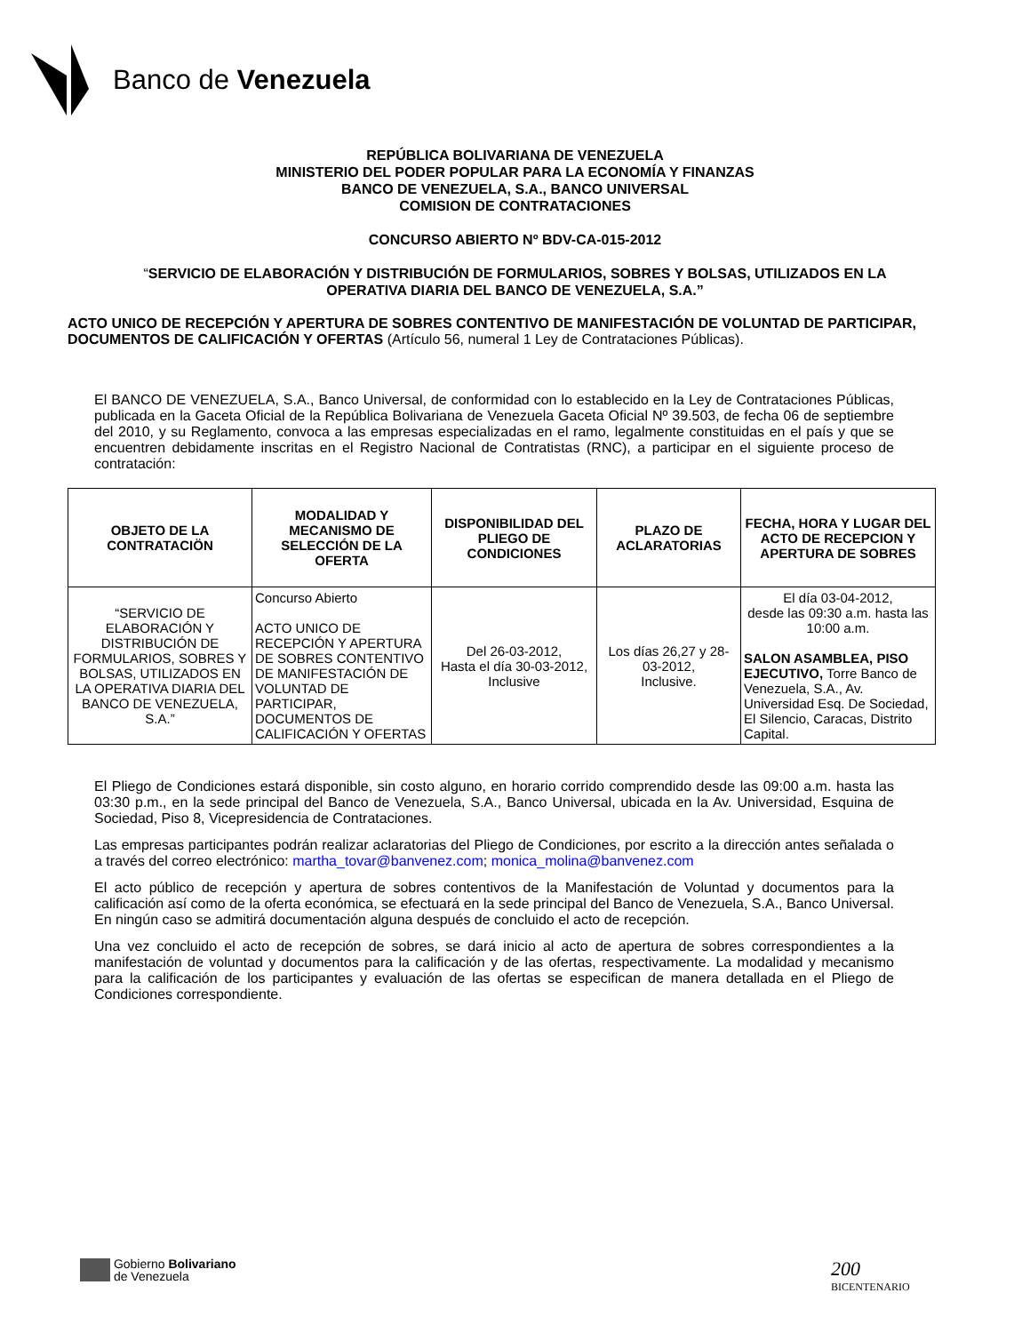Banco de Venezuela
REPÚBLICA BOLIVARIANA DE VENEZUELA
MINISTERIO DEL PODER POPULAR PARA LA ECONOMÍA Y FINANZAS
BANCO DE VENEZUELA, S.A., BANCO UNIVERSAL
COMISION DE CONTRATACIONES
CONCURSO ABIERTO Nº BDV-CA-015-2012
“SERVICIO DE ELABORACIÓN Y DISTRIBUCIÓN DE FORMULARIOS, SOBRES Y BOLSAS, UTILIZADOS EN LA
OPERATIVA DIARIA DEL BANCO DE VENEZUELA, S.A.”
ACTO UNICO DE RECEPCIÓN Y APERTURA DE SOBRES CONTENTIVO DE MANIFESTACIÓN DE VOLUNTAD DE PARTICIPAR, DOCUMENTOS DE CALIFICACIÓN Y OFERTAS (Artículo 56, numeral 1 Ley de Contrataciones Públicas).
El BANCO DE VENEZUELA, S.A., Banco Universal, de conformidad con lo establecido en la Ley de Contrataciones Públicas, publicada en la Gaceta Oficial de la República Bolivariana de Venezuela Gaceta Oficial Nº 39.503, de fecha 06 de septiembre del 2010, y su Reglamento, convoca a las empresas especializadas en el ramo, legalmente constituidas en el país y que se encuentren debidamente inscritas en el Registro Nacional de Contratistas (RNC), a participar en el siguiente proceso de contratación:
| OBJETO DE LA CONTRATACIÖN | MODALIDAD Y MECANISMO DE SELECCIÓN DE LA OFERTA | DISPONIBILIDAD DEL PLIEGO DE CONDICIONES | PLAZO DE ACLARATORIAS | FECHA, HORA Y LUGAR DEL ACTO DE RECEPCION Y APERTURA DE SOBRES |
| --- | --- | --- | --- | --- |
| “SERVICIO DE ELABORACIÓN Y DISTRIBUCIÓN DE FORMULARIOS, SOBRES Y BOLSAS, UTILIZADOS EN LA OPERATIVA DIARIA DEL BANCO DE VENEZUELA, S.A.” | Concurso Abierto ACTO UNICO DE RECEPCIÓN Y APERTURA DE SOBRES CONTENTIVO DE MANIFESTACIÓN DE VOLUNTAD DE PARTICIPAR, DOCUMENTOS DE CALIFICACIÓN Y OFERTAS | Del 26-03-2012, Hasta el día 30-03-2012, Inclusive | Los días 26,27 y 28-03-2012, Inclusive. | El día 03-04-2012, desde las 09:30 a.m. hasta las 10:00 a.m. SALON ASAMBLEA, PISO EJECUTIVO, Torre Banco de Venezuela, S.A., Av. Universidad Esq. De Sociedad, El Silencio, Caracas, Distrito Capital. |
El Pliego de Condiciones estará disponible, sin costo alguno, en horario corrido comprendido desde las 09:00 a.m. hasta las 03:30 p.m., en la sede principal del Banco de Venezuela, S.A., Banco Universal, ubicada en la Av. Universidad, Esquina de Sociedad, Piso 8, Vicepresidencia de Contrataciones.
Las empresas participantes podrán realizar aclaratorias del Pliego de Condiciones, por escrito a la dirección antes señalada o a través del correo electrónico: martha_tovar@banvenez.com; monica_molina@banvenez.com
El acto público de recepción y apertura de sobres contentivos de la Manifestación de Voluntad y documentos para la calificación así como de la oferta económica, se efectuará en la sede principal del Banco de Venezuela, S.A., Banco Universal. En ningún caso se admitirá documentación alguna después de concluido el acto de recepción.
Una vez concluido el acto de recepción de sobres, se dará inicio al acto de apertura de sobres correspondientes a la manifestación de voluntad y documentos para la calificación y de las ofertas, respectivamente. La modalidad y mecanismo para la calificación de los participantes y evaluación de las ofertas se especifican de manera detallada en el Pliego de Condiciones correspondiente.
Gobierno Bolivariano
de Venezuela
200
BICENTENARIO